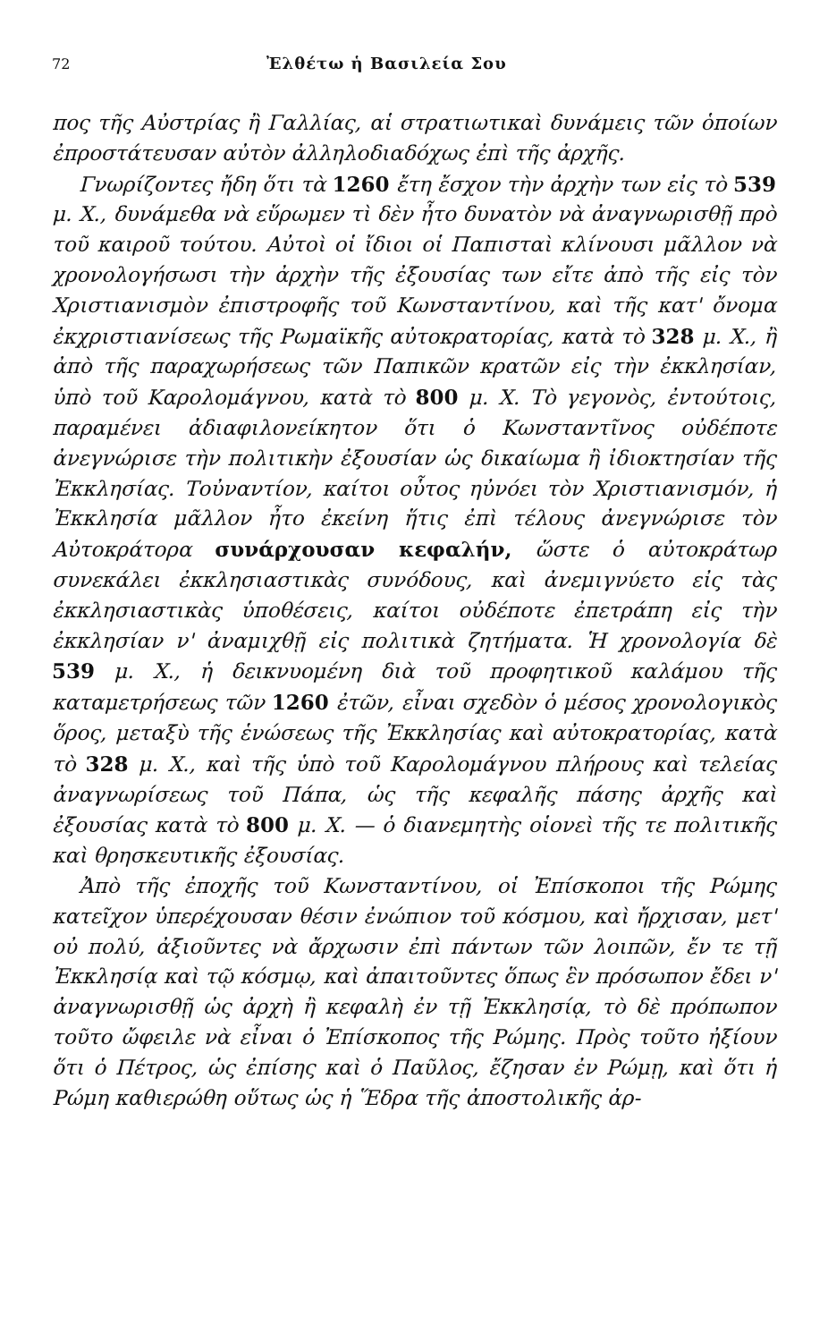72 Ἐλθέτω ἡ Βασιλεία Σου
πος τῆς Αὐστρίας ἢ Γαλλίας, αἱ στρατιωτικαὶ δυνάμεις τῶν ὁποίων ἐπροστάτευσαν αὐτὸν ἀλληλοδιαδόχως ἐπὶ τῆς ἀρχῆς.
Γνωρίζοντες ἤδη ὅτι τὰ 1260 ἔτη ἔσχον τὴν ἀρχὴν των εἰς τὸ 539 μ. Χ., δυνάμεθα νὰ εὕρωμεν τὶ δὲν ἦτο δυνατὸν νὰ ἀναγνωρισθῇ πρὸ τοῦ καιροῦ τούτου. Αὐτοὶ οἱ ἴδιοι οἱ Παπισταὶ κλίνουσι μᾶλλον νὰ χρονολογήσωσι τὴν ἀρχὴν τῆς ἐξουσίας των εἴτε ἀπὸ τῆς εἰς τὸν Χριστιανισμὸν ἐπιστροφῆς τοῦ Κωνσταντίνου, καὶ τῆς κατ' ὄνομα ἐκχριστιανίσεως τῆς Ρωμαϊκῆς αὐτοκρατορίας, κατὰ τὸ 328 μ. Χ., ἢ ἀπὸ τῆς παραχωρήσεως τῶν Παπικῶν κρατῶν εἰς τὴν ἐκκλησίαν, ὑπὸ τοῦ Καρολομάγνου, κατὰ τὸ 800 μ. Χ. Τὸ γεγονὸς, ἐντούτοις, παραμένει ἀδιαφιλονείκητον ὅτι ὁ Κωνσταντῖνος οὐδέποτε ἀνεγνώρισε τὴν πολιτικὴν ἐξουσίαν ὡς δικαίωμα ἢ ἰδιοκτησίαν τῆς Ἐκκλησίας. Τοὐναντίον, καίτοι οὗτος ηὐνόει τὸν Χριστιανισμόν, ἡ Ἐκκλησία μᾶλλον ἦτο ἐκείνη ἥτις ἐπὶ τέλους ἀνεγνώρισε τὸν Αὐτοκράτορα συνάρχουσαν κεφαλήν, ὥστε ὁ αὐτοκράτωρ συνεκάλει ἐκκλησιαστικὰς συνόδους, καὶ ἀνεμιγνύετο εἰς τὰς ἐκκλησιαστικὰς ὑποθέσεις, καίτοι οὐδέποτε ἐπετράπη εἰς τὴν ἐκκλησίαν ν' ἀναμιχθῇ εἰς πολιτικὰ ζητήματα. Ἡ χρονολογία δὲ 539 μ. Χ., ἡ δεικνυομένη διὰ τοῦ προφητικοῦ καλάμου τῆς καταμετρήσεως τῶν 1260 ἐτῶν, εἶναι σχεδὸν ὁ μέσος χρονολογικὸς ὅρος, μεταξὺ τῆς ἑνώσεως τῆς Ἐκκλησίας καὶ αὐτοκρατορίας, κατὰ τὸ 328 μ. Χ., καὶ τῆς ὑπὸ τοῦ Καρολομάγνου πλήρους καὶ τελείας ἀναγνωρίσεως τοῦ Πάπα, ὡς τῆς κεφαλῆς πάσης ἀρχῆς καὶ ἐξουσίας κατὰ τὸ 800 μ. Χ. — ὁ διανεμητὴς οἱονεὶ τῆς τε πολιτικῆς καὶ θρησκευτικῆς ἐξουσίας.
Ἀπὸ τῆς ἐποχῆς τοῦ Κωνσταντίνου, οἱ Ἐπίσκοποι τῆς Ρώμης κατεῖχον ὑπερέχουσαν θέσιν ἐνώπιον τοῦ κόσμου, καὶ ἤρχισαν, μετ' οὐ πολύ, ἀξιοῦντες νὰ ἄρχωσιν ἐπὶ πάντων τῶν λοιπῶν, ἔν τε τῇ Ἐκκλησίᾳ καὶ τῷ κόσμῳ, καὶ ἀπαιτοῦντες ὅπως ἓν πρόσωπον ἔδει ν' ἀναγνωρισθῇ ὡς ἀρχὴ ἢ κεφαλὴ ἐν τῇ Ἐκκλησίᾳ, τὸ δὲ πρόπωπον τοῦτο ὤφειλε νὰ εἶναι ὁ Ἐπίσκοπος τῆς Ρώμης. Πρὸς τοῦτο ἠξίουν ὅτι ὁ Πέτρος, ὡς ἐπίσης καὶ ὁ Παῦλος, ἔζησαν ἐν Ρώμῃ, καὶ ὅτι ἡ Ρώμη καθιερώθη οὕτως ὡς ἡ Ἕδρα τῆς ἀποστολικῆς ἀρ-